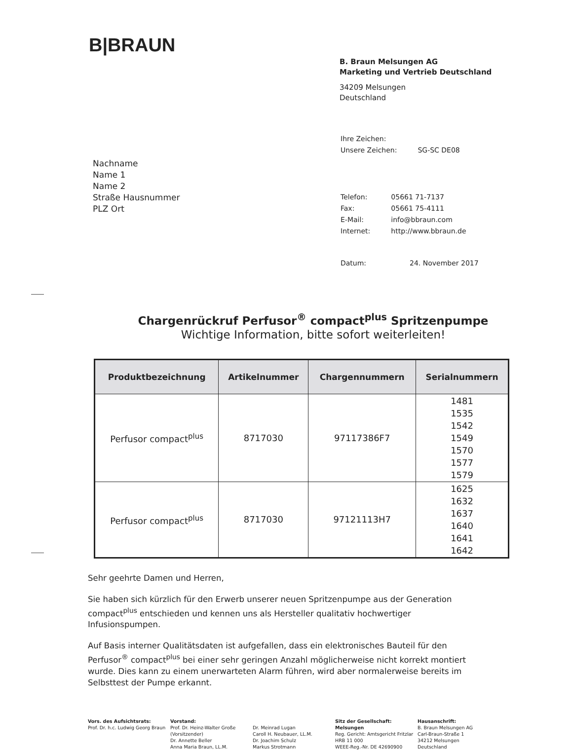B|BRAUN
Nachname
Name 1
Name 2
Straße Hausnummer
PLZ Ort
B. Braun Melsungen AG
Marketing und Vertrieb Deutschland
34209 Melsungen
Deutschland
| Ihre Zeichen: | |
| Unsere Zeichen: | SG-SC DE08 |
| Telefon: | 05661 71-7137 |
| Fax: | 05661 75-4111 |
| E-Mail: | info@bbraun.com |
| Internet: | http://www.bbraun.de |
| Datum: | 24. November 2017 |
Chargenrückruf Perfusor<sup>®</sup> compact<sup>plus</sup> Spritzenpumpe
Wichtige Information, bitte sofort weiterleiten!
| Produktbezeichnung | Artikelnummer | Chargennummern | Serialnummern |
| --- | --- | --- | --- |
| Perfusor compact<sup>plus</sup> | 8717030 | 97117386F7 | 1481 1535 1542 1549 1570 1577 1579 |
| Perfusor compact<sup>plus</sup> | 8717030 | 97121113H7 | 1625 1632 1637 1640 1641 1642 |
Sehr geehrte Damen und Herren,
Sie haben sich kürzlich für den Erwerb unserer neuen Spritzenpumpe aus der Generation compact<sup>plus</sup> entschieden und kennen uns als Hersteller qualitativ hochwertiger Infusionspumpen.
Auf Basis interner Qualitätsdaten ist aufgefallen, dass ein elektronisches Bauteil für den Perfusor<sup>®</sup> compact<sup>plus</sup> bei einer sehr geringen Anzahl möglicherweise nicht korrekt montiert wurde. Dies kann zu einem unerwarteten Alarm führen, wird aber normalerweise bereits im Selbsttest der Pumpe erkannt.
Vors. des Aufsichtsrats:
Prof. Dr. h.c. Ludwig Georg Braun
Vorstand:
Prof. Dr. Heinz-Walter Große
(Vorsitzender)
Dr. Annette Beller
Anna Maria Braun, LL.M.
Dr. Meinrad Lugan
Caroll H. Neubauer, LL.M.
Dr. Joachim Schulz
Markus Strotmann
Sitz der Gesellschaft: Melsungen
Reg. Gericht: Amtsgericht Fritzlar
HRB 11 000
WEEE-Reg.-Nr. DE 42690900
Hausanschrift:
B. Braun Melsungen AG
Carl-Braun-Straße 1
34212 Melsungen
Deutschland